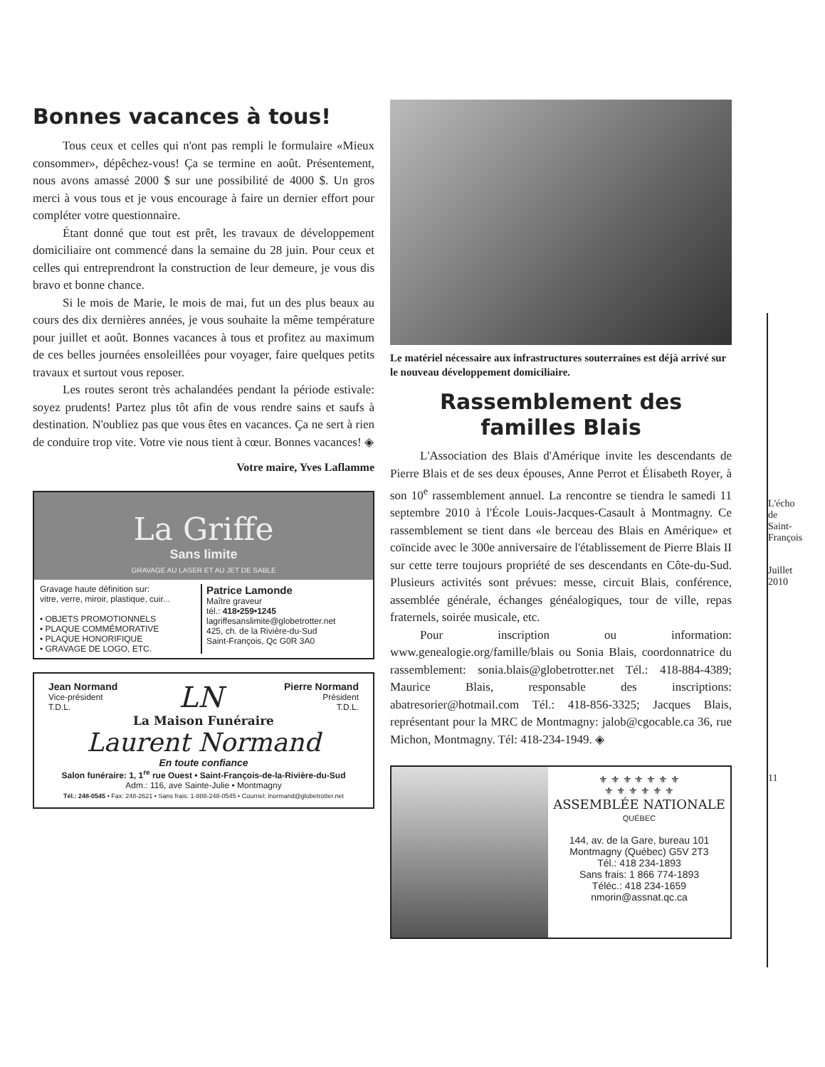Bonnes vacances à tous!
Tous ceux et celles qui n'ont pas rempli le formulaire «Mieux consommer», dépêchez-vous! Ça se termine en août. Présentement, nous avons amassé 2000 $ sur une possibilité de 4000 $. Un gros merci à vous tous et je vous encourage à faire un dernier effort pour compléter votre questionnaire.
Étant donné que tout est prêt, les travaux de développement domiciliaire ont commencé dans la semaine du 28 juin. Pour ceux et celles qui entreprendront la construction de leur demeure, je vous dis bravo et bonne chance.
Si le mois de Marie, le mois de mai, fut un des plus beaux au cours des dix dernières années, je vous souhaite la même température pour juillet et août. Bonnes vacances à tous et profitez au maximum de ces belles journées ensoleillées pour voyager, faire quelques petits travaux et surtout vous reposer.
Les routes seront très achalandées pendant la période estivale: soyez prudents! Partez plus tôt afin de vous rendre sains et saufs à destination. N'oubliez pas que vous êtes en vacances. Ça ne sert à rien de conduire trop vite. Votre vie nous tient à cœur. Bonnes vacances! ◈
Votre maire, Yves Laflamme
La Griffe
Sans limite
GRAVAGE AU LASER ET AU JET DE SABLE
Gravage haute définition sur:
vitre, verre, miroir, plastique, cuir...
• OBJETS PROMOTIONNELS
• PLAQUE COMMÉMORATIVE
• PLAQUE HONORIFIQUE
• GRAVAGE DE LOGO, ETC.
Patrice Lamonde
Maître graveur
tél.: 418•259•1245
lagriffesanslimite@globetrotter.net
425, ch. de la Rivière-du-Sud
Saint-François, Qc G0R 3A0
Jean Normand
Vice-président
T.D.L.
LN
Pierre Normand
Président
T.D.L.
La Maison Funéraire
Laurent Normand
En toute confiance
Salon funéraire: 1, 1<sup>re</sup> rue Ouest • Saint-François-de-la-Rivière-du-Sud
Adm.: 116, ave Sainte-Julie • Montmagny
Tél.: 248-0545 • Fax: 248-2621 • Sans frais: 1-888-248-0545 • Courriel: lnormand@globetrotter.net
Le matériel nécessaire aux infrastructures souterraines est déjà arrivé sur le nouveau développement domiciliaire.
Rassemblement des familles Blais
L'Association des Blais d'Amérique invite les descendants de Pierre Blais et de ses deux épouses, Anne Perrot et Élisabeth Royer, à son 10<sup>e</sup> rassemblement annuel. La rencontre se tiendra le samedi 11 septembre 2010 à l'École Louis-Jacques-Casault à Montmagny. Ce rassemblement se tient dans «le berceau des Blais en Amérique» et coïncide avec le 300e anniversaire de l'établissement de Pierre Blais II sur cette terre toujours propriété de ses descendants en Côte-du-Sud. Plusieurs activités sont prévues: messe, circuit Blais, conférence, assemblée générale, échanges généalogiques, tour de ville, repas fraternels, soirée musicale, etc.
Pour inscription ou information: www.genealogie.org/famille/blais ou Sonia Blais, coordonnatrice du rassemblement: sonia.blais@globetrotter.net Tél.: 418-884-4389; Maurice Blais, responsable des inscriptions: abatresorier@hotmail.com Tél.: 418-856-3325; Jacques Blais, représentant pour la MRC de Montmagny: jalob@cgocable.ca 36, rue Michon, Montmagny. Tél: 418-234-1949. ◈
⚜ ⚜ ⚜ ⚜ ⚜ ⚜ ⚜
⚜ ⚜ ⚜ ⚜ ⚜ ⚜
ASSEMBLÉE NATIONALE
QUÉBEC
144, av. de la Gare, bureau 101
Montmagny (Québec) G5V 2T3
Tél.: 418 234-1893
Sans frais: 1 866 774-1893
Téléc.: 418 234-1659
nmorin@assnat.qc.ca
L'écho de Saint-François
Juillet 2010
11